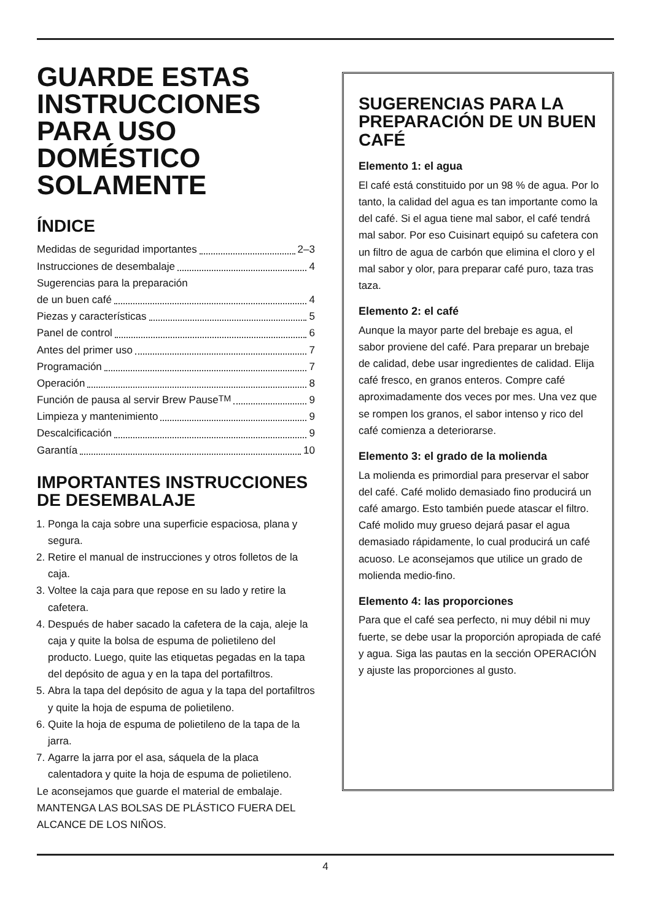GUARDE ESTAS INSTRUCCIONES PARA USO DOMÉSTICO SOLAMENTE
ÍNDICE
Medidas de seguridad importantes 2–3
Instrucciones de desembalaje 4
Sugerencias para la preparación
de un buen café 4
Piezas y características 5
Panel de control 6
Antes del primer uso 7
Programación 7
Operación 8
Función de pausa al servir Brew Pause<sup>TM</sup> 9
Limpieza y mantenimiento 9
Descalcificación 9
Garantía 10
IMPORTANTES INSTRUCCIONES DE DESEMBALAJE
1. Ponga la caja sobre una superficie espaciosa, plana y segura.
2. Retire el manual de instrucciones y otros folletos de la caja.
3. Voltee la caja para que repose en su lado y retire la cafetera.
4. Después de haber sacado la cafetera de la caja, aleje la caja y quite la bolsa de espuma de polietileno del producto. Luego, quite las etiquetas pegadas en la tapa del depósito de agua y en la tapa del portafiltros.
5. Abra la tapa del depósito de agua y la tapa del portafiltros y quite la hoja de espuma de polietileno.
6. Quite la hoja de espuma de polietileno de la tapa de la jarra.
7. Agarre la jarra por el asa, sáquela de la placa calentadora y quite la hoja de espuma de polietileno.
Le aconsejamos que guarde el material de embalaje.
MANTENGA LAS BOLSAS DE PLÁSTICO FUERA DEL ALCANCE DE LOS NIÑOS.
SUGERENCIAS PARA LA PREPARACIÓN DE UN BUEN CAFÉ
Elemento 1: el agua
El café está constituido por un 98 % de agua. Por lo tanto, la calidad del agua es tan importante como la del café. Si el agua tiene mal sabor, el café tendrá mal sabor. Por eso Cuisinart equipó su cafetera con un filtro de agua de carbón que elimina el cloro y el mal sabor y olor, para preparar café puro, taza tras taza.
Elemento 2: el café
Aunque la mayor parte del brebaje es agua, el sabor proviene del café. Para preparar un brebaje de calidad, debe usar ingredientes de calidad. Elija café fresco, en granos enteros. Compre café aproximadamente dos veces por mes. Una vez que se rompen los granos, el sabor intenso y rico del café comienza a deteriorarse.
Elemento 3: el grado de la molienda
La molienda es primordial para preservar el sabor del café. Café molido demasiado fino producirá un café amargo. Esto también puede atascar el filtro. Café molido muy grueso dejará pasar el agua demasiado rápidamente, lo cual producirá un café acuoso. Le aconsejamos que utilice un grado de molienda medio-fino.
Elemento 4: las proporciones
Para que el café sea perfecto, ni muy débil ni muy fuerte, se debe usar la proporción apropiada de café y agua. Siga las pautas en la sección OPERACIÓN y ajuste las proporciones al gusto.
4